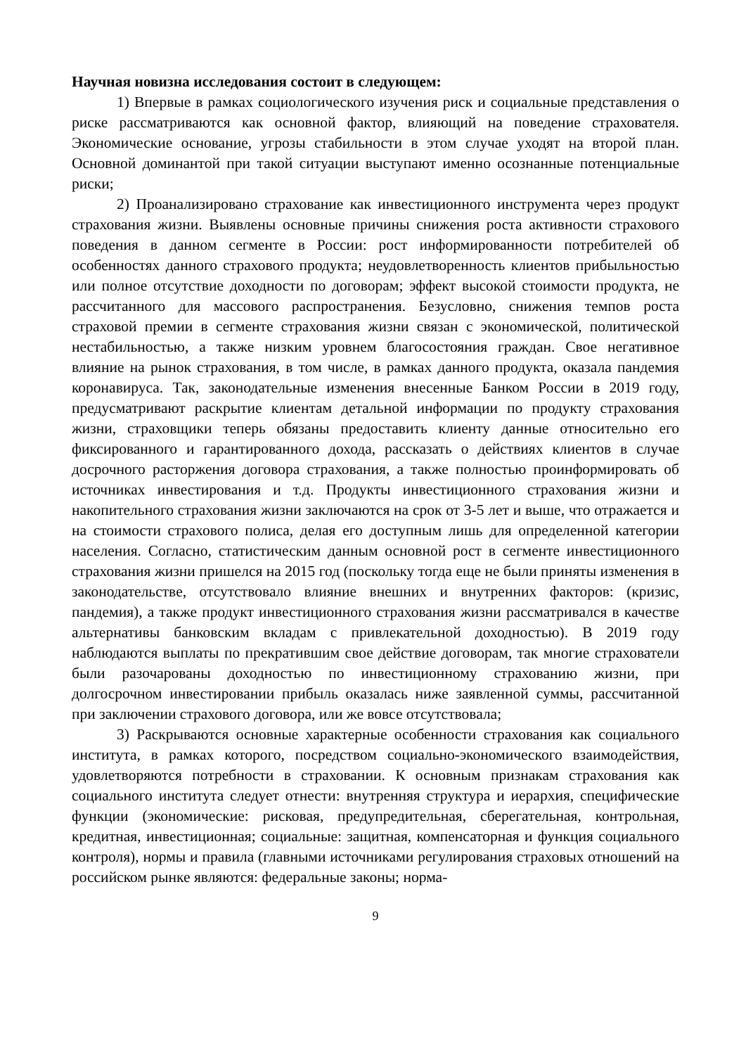Научная новизна исследования состоит в следующем:
1) Впервые в рамках социологического изучения риск и социальные представления о риске рассматриваются как основной фактор, влияющий на поведение страхователя. Экономические основание, угрозы стабильности в этом случае уходят на второй план. Основной доминантой при такой ситуации выступают именно осознанные потенциальные риски;
2) Проанализировано страхование как инвестиционного инструмента через продукт страхования жизни. Выявлены основные причины снижения роста активности страхового поведения в данном сегменте в России: рост информированности потребителей об особенностях данного страхового продукта; неудовлетворенность клиентов прибыльностью или полное отсутствие доходности по договорам; эффект высокой стоимости продукта, не рассчитанного для массового распространения. Безусловно, снижения темпов роста страховой премии в сегменте страхования жизни связан с экономической, политической нестабильностью, а также низким уровнем благосостояния граждан. Свое негативное влияние на рынок страхования, в том числе, в рамках данного продукта, оказала пандемия коронавируса. Так, законодательные изменения внесенные Банком России в 2019 году, предусматривают раскрытие клиентам детальной информации по продукту страхования жизни, страховщики теперь обязаны предоставить клиенту данные относительно его фиксированного и гарантированного дохода, рассказать о действиях клиентов в случае досрочного расторжения договора страхования, а также полностью проинформировать об источниках инвестирования и т.д. Продукты инвестиционного страхования жизни и накопительного страхования жизни заключаются на срок от 3-5 лет и выше, что отражается и на стоимости страхового полиса, делая его доступным лишь для определенной категории населения. Согласно, статистическим данным основной рост в сегменте инвестиционного страхования жизни пришелся на 2015 год (поскольку тогда еще не были приняты изменения в законодательстве, отсутствовало влияние внешних и внутренних факторов: (кризис, пандемия), а также продукт инвестиционного страхования жизни рассматривался в качестве альтернативы банковским вкладам с привлекательной доходностью). В 2019 году наблюдаются выплаты по прекратившим свое действие договорам, так многие страхователи были разочарованы доходностью по инвестиционному страхованию жизни, при долгосрочном инвестировании прибыль оказалась ниже заявленной суммы, рассчитанной при заключении страхового договора, или же вовсе отсутствовала;
3) Раскрываются основные характерные особенности страхования как социального института, в рамках которого, посредством социально-экономического взаимодействия, удовлетворяются потребности в страховании. К основным признакам страхования как социального института следует отнести: внутренняя структура и иерархия, специфические функции (экономические: рисковая, предупредительная, сберегательная, контрольная, кредитная, инвестиционная; социальные: защитная, компенсаторная и функция социального контроля), нормы и правила (главными источниками регулирования страховых отношений на российском рынке являются: федеральные законы; норма-
9